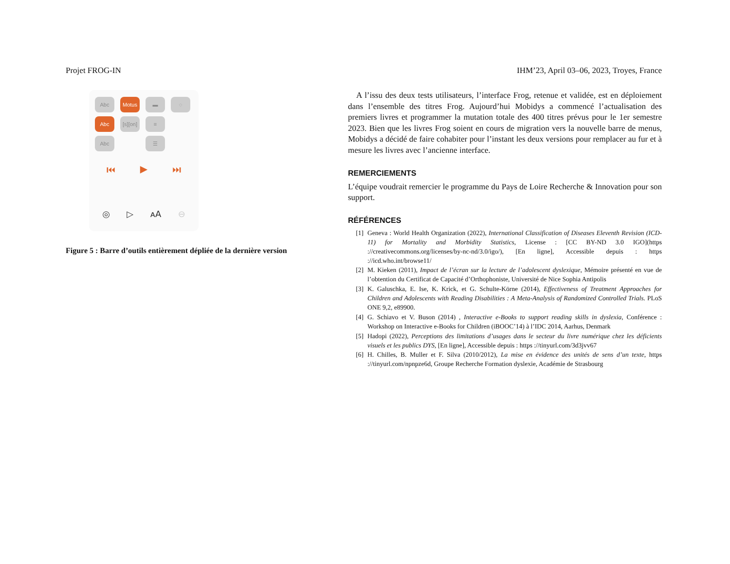Projet FROG-IN IHM’23, April 03–06, 2023, Troyes, France
Abc
Motus
▬
◌
Abc
[s][on]
≡
Abc
☰
⏮ ▶ ⏭
◎ ▷ ᴀA ⊖
Figure 5 : Barre d’outils entièrement dépliée de la dernière version
A l’issu des deux tests utilisateurs, l’interface Frog, retenue et validée, est en déploiement dans l’ensemble des titres Frog. Aujourd’hui Mobidys a commencé l’actualisation des premiers livres et programmer la mutation totale des 400 titres prévus pour le 1er semestre 2023. Bien que les livres Frog soient en cours de migration vers la nouvelle barre de menus, Mobidys a décidé de faire cohabiter pour l’instant les deux versions pour remplacer au fur et à mesure les livres avec l’ancienne interface.
REMERCIEMENTS
L’équipe voudrait remercier le programme du Pays de Loire Recherche & Innovation pour son support.
RÉFÉRENCES
[1] Geneva : World Health Organization (2022), International Classification of Diseases Eleventh Revision (ICD-11) for Mortality and Morbidity Statistics, License : [CC BY-ND 3.0 IGO](https ://creativecommons.org/licenses/by-nc-nd/3.0/igo/), [En ligne], Accessible depuis : https ://icd.who.int/browse11/
[2] M. Kieken (2011), Impact de l’écran sur la lecture de l’adolescent dyslexique, Mémoire présenté en vue de l’obtention du Certificat de Capacité d’Orthophoniste, Université de Nice Sophia Antipolis
[3] K. Galuschka, E. Ise, K. Krick, et G. Schulte-Körne (2014), Effectiveness of Treatment Approaches for Children and Adolescents with Reading Disabilities : A Meta-Analysis of Randomized Controlled Trials. PLoS ONE 9,2, e89900.
[4] G. Schiavo et V. Buson (2014) , Interactive e-Books to support reading skills in dyslexia, Conférence : Workshop on Interactive e-Books for Children (iBOOC’14) à l’IDC 2014, Aarhus, Denmark
[5] Hadopi (2022), Perceptions des limitations d’usages dans le secteur du livre numérique chez les déficients visuels et les publics DYS, [En ligne], Accessible depuis : https ://tinyurl.com/3d3jvv67
[6] H. Chilles, B. Muller et F. Silva (2010/2012), La mise en évidence des unités de sens d’un texte, https ://tinyurl.com/npnpze6d, Groupe Recherche Formation dyslexie, Académie de Strasbourg